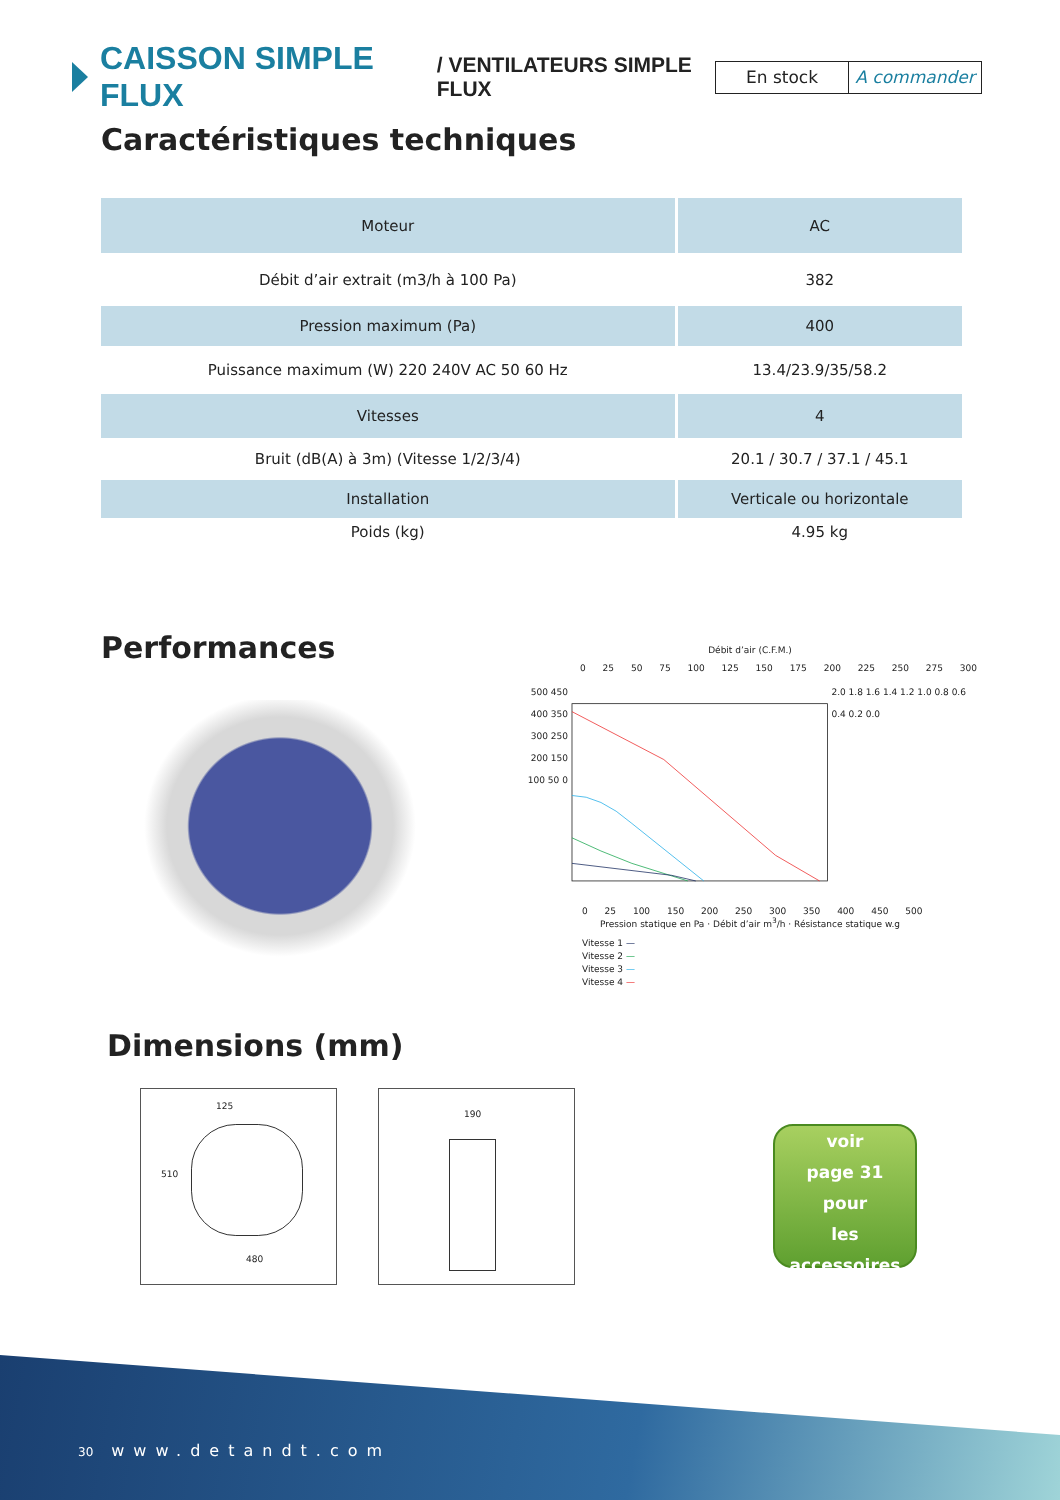CAISSON SIMPLE FLUX / VENTILATEURS SIMPLE FLUX
En stock A commander
Caractéristiques techniques
| Moteur | AC |
| Débit d’air extrait (m3/h à 100 Pa) | 382 |
| Pression maximum (Pa) | 400 |
| Puissance maximum (W) 220 240V AC 50 60 Hz | 13.4/23.9/35/58.2 |
| Vitesses | 4 |
| Bruit (dB(A) à 3m) (Vitesse 1/2/3/4) | 20.1 / 30.7 / 37.1 / 45.1 |
| Installation | Verticale ou horizontale |
| Poids (kg) | 4.95 kg |
Performances
Débit d’air (C.F.M.)
0 25 50 75 100 125 150 175 200 225 250 275 300
500 450 400 350 300 250 200 150 100 50 0
2.0 1.8 1.6 1.4 1.2 1.0 0.8 0.6 0.4 0.2 0.0
0 25 100 150 200 250 300 350 400 450 500
Pression statique en Pa · Débit d’air m<sup>3</sup>/h · Résistance statique w.g
Vitesse 1 —
Vitesse 2 —
Vitesse 3 —
Vitesse 4 —
Dimensions (mm)
125
510
480
190
voir
page 31
pour
les accessoires
30 www.detandt.com